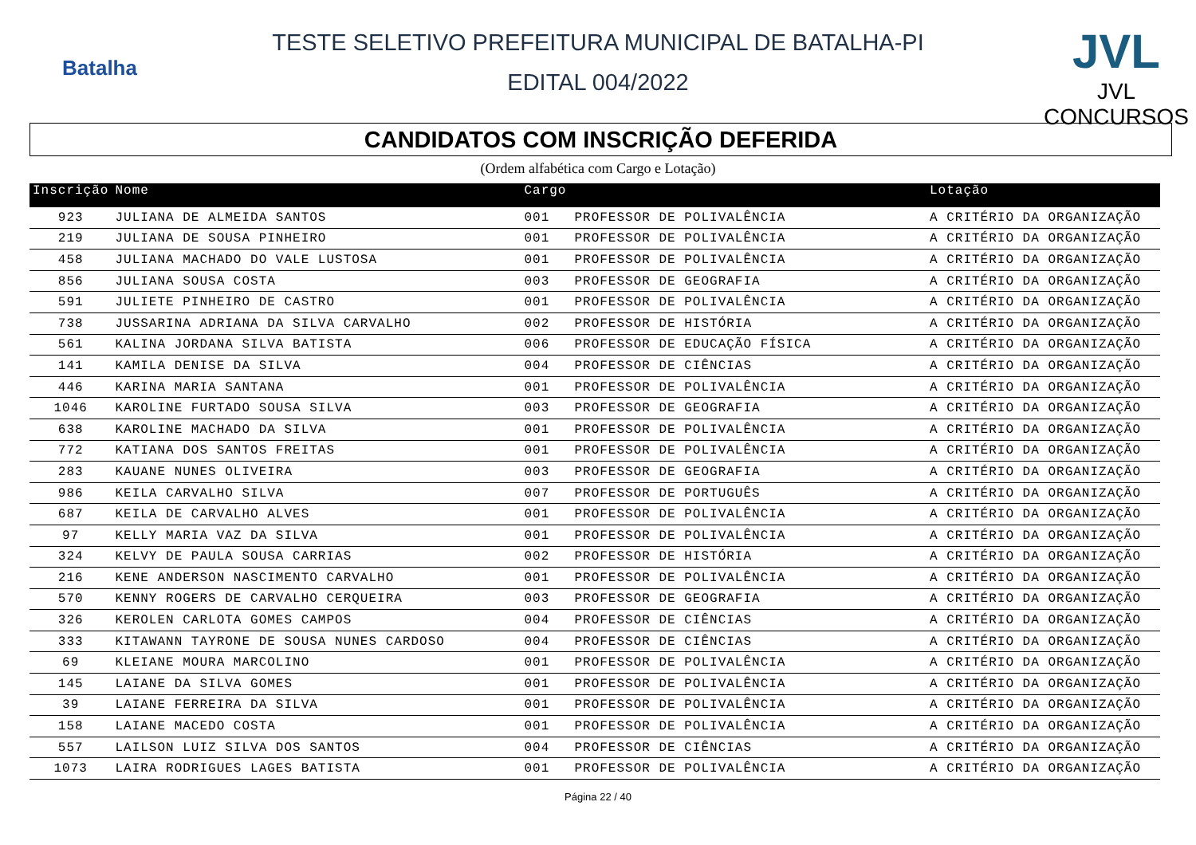Batalha
TESTE SELETIVO PREFEITURA MUNICIPAL DE BATALHA-PI
EDITAL 004/2022
JVL
JVL CONCURSOS
CANDIDATOS COM INSCRIÇÃO DEFERIDA
(Ordem alfabética com Cargo e Lotação)
| Inscrição | Nome | Cargo | | Lotação |
| --- | --- | --- | --- | --- |
| 923 | JULIANA DE ALMEIDA SANTOS | 001 | PROFESSOR DE POLIVALÊNCIA | A CRITÉRIO DA ORGANIZAÇÃO |
| 219 | JULIANA DE SOUSA PINHEIRO | 001 | PROFESSOR DE POLIVALÊNCIA | A CRITÉRIO DA ORGANIZAÇÃO |
| 458 | JULIANA MACHADO DO VALE LUSTOSA | 001 | PROFESSOR DE POLIVALÊNCIA | A CRITÉRIO DA ORGANIZAÇÃO |
| 856 | JULIANA SOUSA COSTA | 003 | PROFESSOR DE GEOGRAFIA | A CRITÉRIO DA ORGANIZAÇÃO |
| 591 | JULIETE PINHEIRO DE CASTRO | 001 | PROFESSOR DE POLIVALÊNCIA | A CRITÉRIO DA ORGANIZAÇÃO |
| 738 | JUSSARINA ADRIANA DA SILVA CARVALHO | 002 | PROFESSOR DE HISTÓRIA | A CRITÉRIO DA ORGANIZAÇÃO |
| 561 | KALINA JORDANA SILVA BATISTA | 006 | PROFESSOR DE EDUCAÇÃO FÍSICA | A CRITÉRIO DA ORGANIZAÇÃO |
| 141 | KAMILA DENISE DA SILVA | 004 | PROFESSOR DE CIÊNCIAS | A CRITÉRIO DA ORGANIZAÇÃO |
| 446 | KARINA MARIA SANTANA | 001 | PROFESSOR DE POLIVALÊNCIA | A CRITÉRIO DA ORGANIZAÇÃO |
| 1046 | KAROLINE FURTADO SOUSA SILVA | 003 | PROFESSOR DE GEOGRAFIA | A CRITÉRIO DA ORGANIZAÇÃO |
| 638 | KAROLINE MACHADO DA SILVA | 001 | PROFESSOR DE POLIVALÊNCIA | A CRITÉRIO DA ORGANIZAÇÃO |
| 772 | KATIANA DOS SANTOS FREITAS | 001 | PROFESSOR DE POLIVALÊNCIA | A CRITÉRIO DA ORGANIZAÇÃO |
| 283 | KAUANE NUNES OLIVEIRA | 003 | PROFESSOR DE GEOGRAFIA | A CRITÉRIO DA ORGANIZAÇÃO |
| 986 | KEILA CARVALHO SILVA | 007 | PROFESSOR DE PORTUGUÊS | A CRITÉRIO DA ORGANIZAÇÃO |
| 687 | KEILA DE CARVALHO ALVES | 001 | PROFESSOR DE POLIVALÊNCIA | A CRITÉRIO DA ORGANIZAÇÃO |
| 97 | KELLY MARIA VAZ DA SILVA | 001 | PROFESSOR DE POLIVALÊNCIA | A CRITÉRIO DA ORGANIZAÇÃO |
| 324 | KELVY DE PAULA SOUSA CARRIAS | 002 | PROFESSOR DE HISTÓRIA | A CRITÉRIO DA ORGANIZAÇÃO |
| 216 | KENE ANDERSON NASCIMENTO CARVALHO | 001 | PROFESSOR DE POLIVALÊNCIA | A CRITÉRIO DA ORGANIZAÇÃO |
| 570 | KENNY ROGERS DE CARVALHO CERQUEIRA | 003 | PROFESSOR DE GEOGRAFIA | A CRITÉRIO DA ORGANIZAÇÃO |
| 326 | KEROLEN CARLOTA GOMES CAMPOS | 004 | PROFESSOR DE CIÊNCIAS | A CRITÉRIO DA ORGANIZAÇÃO |
| 333 | KITAWANN TAYRONE DE SOUSA NUNES CARDOSO | 004 | PROFESSOR DE CIÊNCIAS | A CRITÉRIO DA ORGANIZAÇÃO |
| 69 | KLEIANE MOURA MARCOLINO | 001 | PROFESSOR DE POLIVALÊNCIA | A CRITÉRIO DA ORGANIZAÇÃO |
| 145 | LAIANE DA SILVA GOMES | 001 | PROFESSOR DE POLIVALÊNCIA | A CRITÉRIO DA ORGANIZAÇÃO |
| 39 | LAIANE FERREIRA DA SILVA | 001 | PROFESSOR DE POLIVALÊNCIA | A CRITÉRIO DA ORGANIZAÇÃO |
| 158 | LAIANE MACEDO COSTA | 001 | PROFESSOR DE POLIVALÊNCIA | A CRITÉRIO DA ORGANIZAÇÃO |
| 557 | LAILSON LUIZ SILVA DOS SANTOS | 004 | PROFESSOR DE CIÊNCIAS | A CRITÉRIO DA ORGANIZAÇÃO |
| 1073 | LAIRA RODRIGUES LAGES BATISTA | 001 | PROFESSOR DE POLIVALÊNCIA | A CRITÉRIO DA ORGANIZAÇÃO |
Página 22 / 40